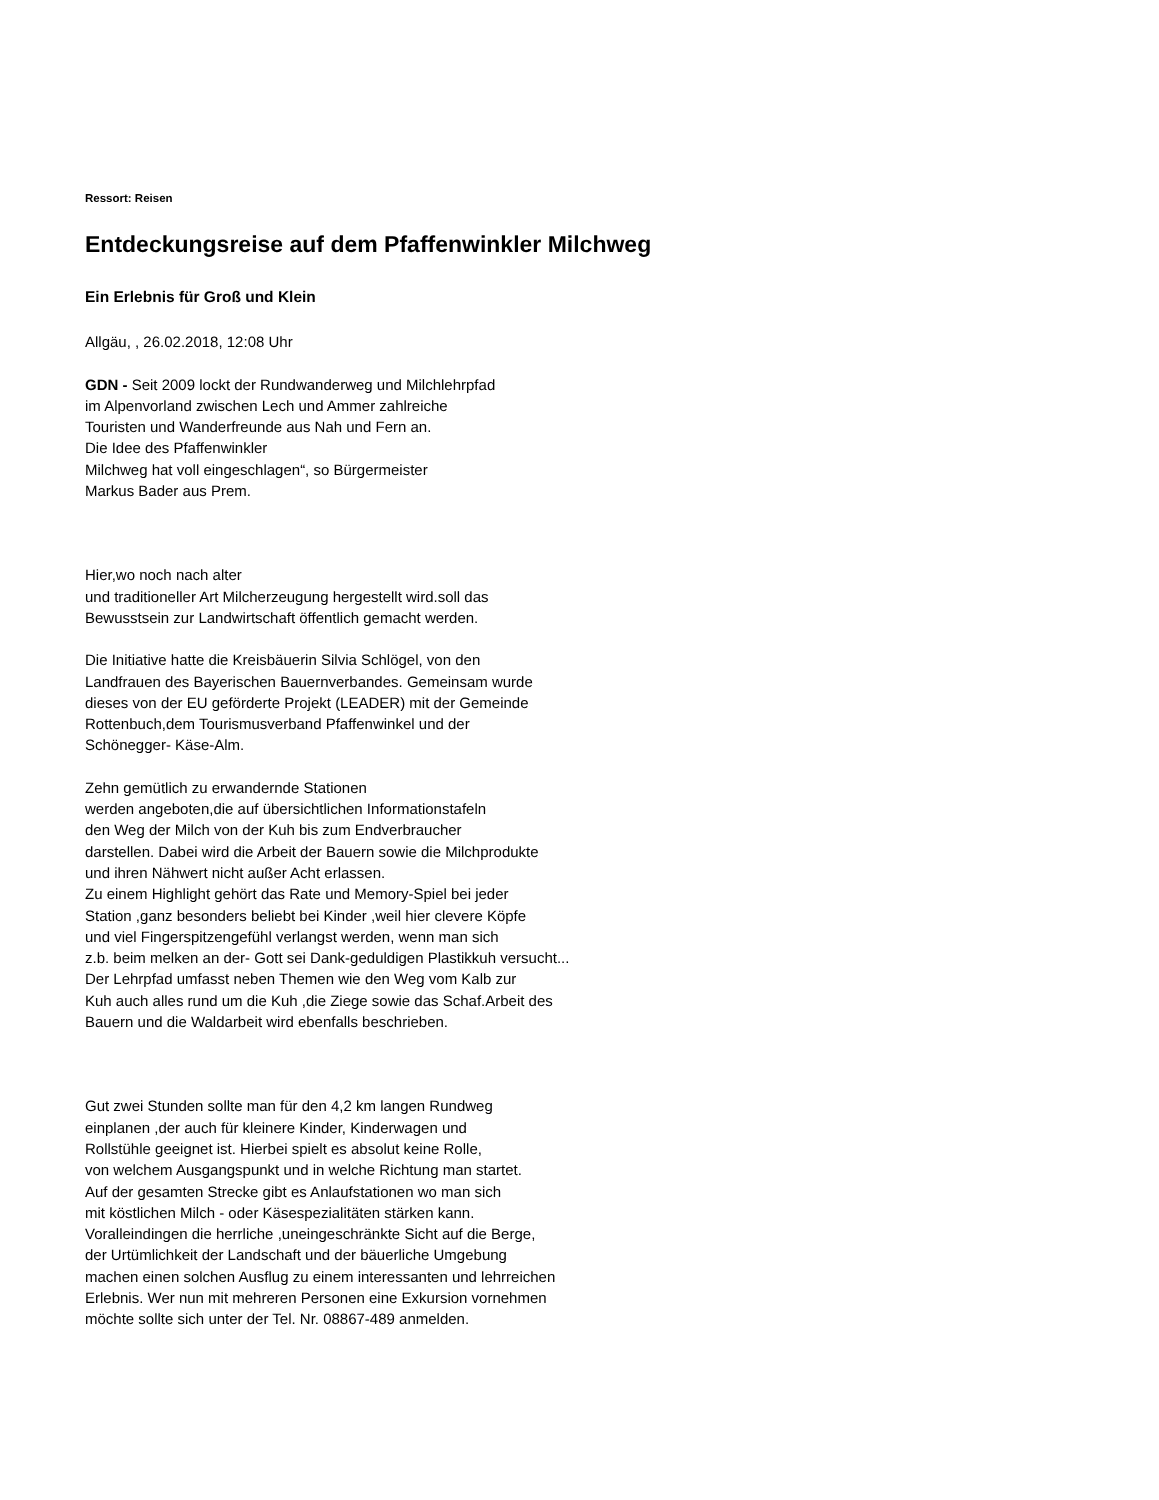Ressort: Reisen
Entdeckungsreise auf dem Pfaffenwinkler Milchweg
Ein Erlebnis für Groß und Klein
Allgäu, , 26.02.2018, 12:08 Uhr
GDN - Seit 2009 lockt der Rundwanderweg und Milchlehrpfad
im Alpenvorland zwischen Lech und Ammer zahlreiche
Touristen und Wanderfreunde aus Nah und Fern an.
Die Idee des Pfaffenwinkler
Milchweg hat voll eingeschlagen“, so Bürgermeister
Markus Bader aus Prem.
Hier,wo noch nach alter
und traditioneller Art Milcherzeugung hergestellt wird.soll das
Bewusstsein zur Landwirtschaft öffentlich gemacht werden.
Die Initiative hatte die Kreisbäuerin Silvia Schlögel, von den
Landfrauen des Bayerischen Bauernverbandes. Gemeinsam wurde
dieses von der EU geförderte Projekt (LEADER) mit der Gemeinde
Rottenbuch,dem Tourismusverband Pfaffenwinkel und der
Schönegger- Käse-Alm.
Zehn gemütlich zu erwandernde Stationen
werden angeboten,die auf übersichtlichen Informationstafeln
den Weg der Milch von der Kuh bis zum Endverbraucher
darstellen. Dabei wird die Arbeit der Bauern sowie die Milchprodukte
und ihren Nähwert nicht außer Acht erlassen.
Zu einem Highlight gehört das Rate und Memory-Spiel bei jeder
Station ,ganz besonders beliebt bei Kinder ,weil hier clevere Köpfe
und viel Fingerspitzengefühl verlangst werden, wenn man sich
z.b. beim melken an der- Gott sei Dank-geduldigen Plastikkuh versucht...
Der Lehrpfad umfasst neben Themen wie den Weg vom Kalb zur
Kuh auch alles rund um die Kuh ,die Ziege sowie das Schaf.Arbeit des
Bauern und die Waldarbeit wird ebenfalls beschrieben.
Gut zwei Stunden sollte man für den 4,2 km langen Rundweg
einplanen ,der auch für kleinere Kinder, Kinderwagen und
Rollstühle geeignet ist. Hierbei spielt es absolut keine Rolle,
von welchem Ausgangspunkt und in welche Richtung man startet.
Auf der gesamten Strecke gibt es Anlaufstationen wo man sich
mit köstlichen Milch - oder Käsespezialitäten stärken kann.
Voralleindingen die herrliche ,uneingeschränkte Sicht auf die Berge,
der Urtümlichkeit der Landschaft und der bäuerliche Umgebung
machen einen solchen Ausflug zu einem interessanten und lehrreichen
Erlebnis. Wer nun mit mehreren Personen eine Exkursion vornehmen
möchte sollte sich unter der Tel. Nr. 08867-489 anmelden.